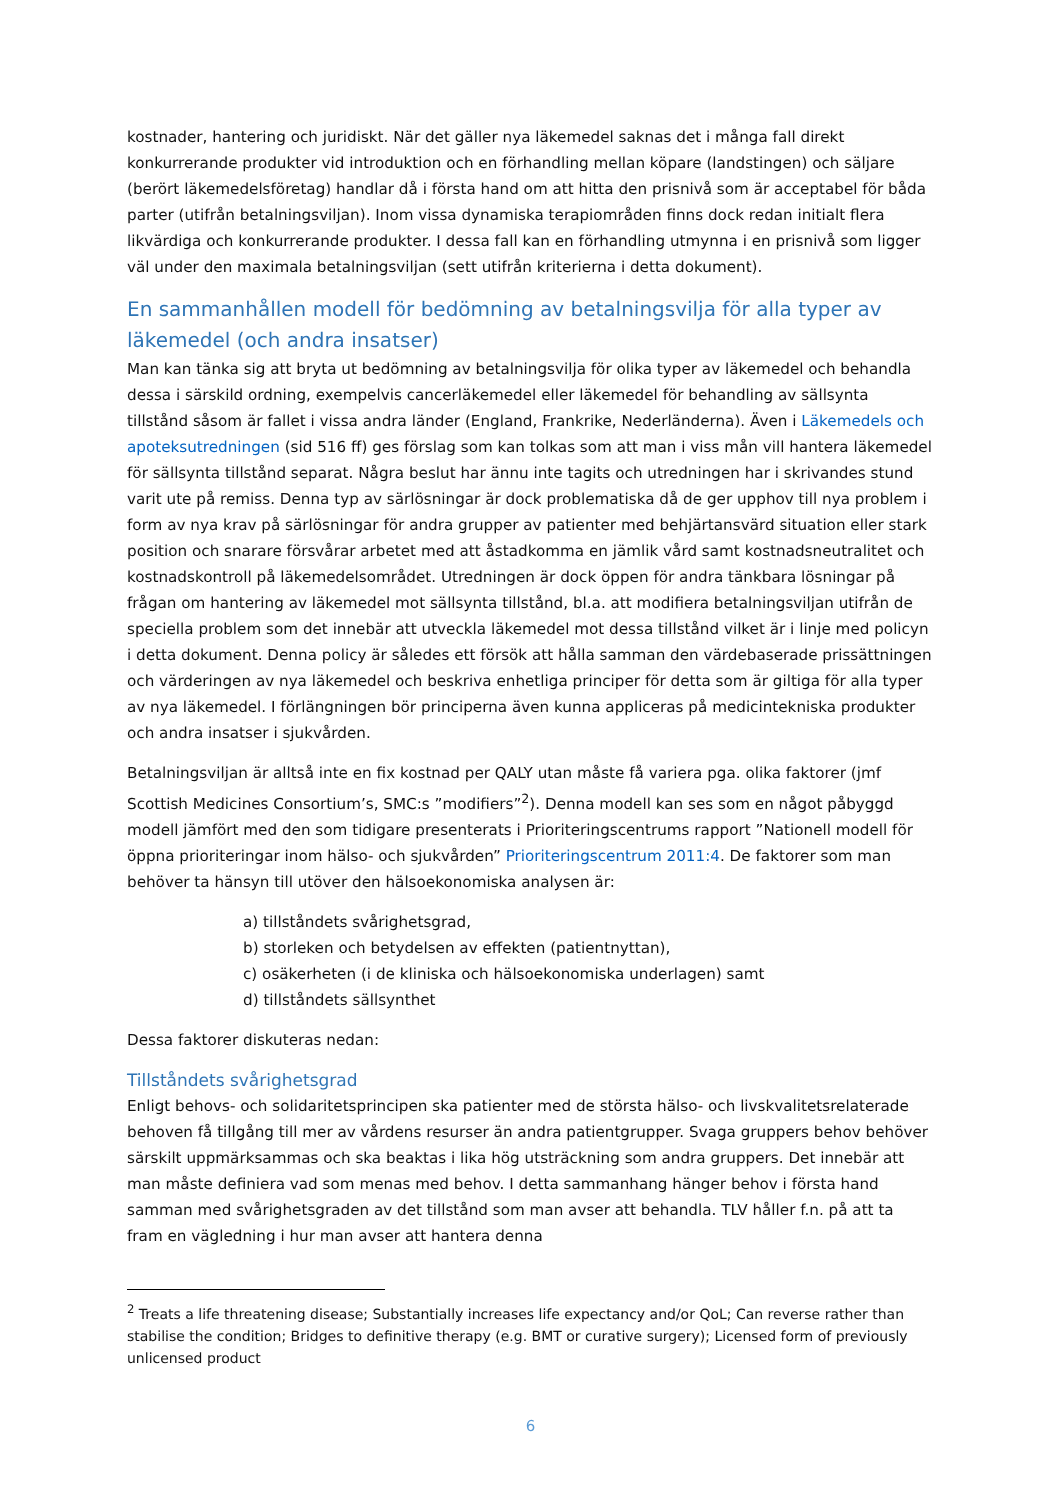kostnader, hantering och juridiskt. När det gäller nya läkemedel saknas det i många fall direkt konkurrerande produkter vid introduktion och en förhandling mellan köpare (landstingen) och säljare (berört läkemedelsföretag) handlar då i första hand om att hitta den prisnivå som är acceptabel för båda parter (utifrån betalningsviljan). Inom vissa dynamiska terapiområden finns dock redan initialt flera likvärdiga och konkurrerande produkter. I dessa fall kan en förhandling utmynna i en prisnivå som ligger väl under den maximala betalningsviljan (sett utifrån kriterierna i detta dokument).
En sammanhållen modell för bedömning av betalningsvilja för alla typer av läkemedel (och andra insatser)
Man kan tänka sig att bryta ut bedömning av betalningsvilja för olika typer av läkemedel och behandla dessa i särskild ordning, exempelvis cancerläkemedel eller läkemedel för behandling av sällsynta tillstånd såsom är fallet i vissa andra länder (England, Frankrike, Nederländerna). Även i Läkemedels och apoteksutredningen (sid 516 ff) ges förslag som kan tolkas som att man i viss mån vill hantera läkemedel för sällsynta tillstånd separat. Några beslut har ännu inte tagits och utredningen har i skrivandes stund varit ute på remiss. Denna typ av särlösningar är dock problematiska då de ger upphov till nya problem i form av nya krav på särlösningar för andra grupper av patienter med behjärtansvärd situation eller stark position och snarare försvårar arbetet med att åstadkomma en jämlik vård samt kostnadsneutralitet och kostnadskontroll på läkemedelsområdet. Utredningen är dock öppen för andra tänkbara lösningar på frågan om hantering av läkemedel mot sällsynta tillstånd, bl.a. att modifiera betalningsviljan utifrån de speciella problem som det innebär att utveckla läkemedel mot dessa tillstånd vilket är i linje med policyn i detta dokument. Denna policy är således ett försök att hålla samman den värdebaserade prissättningen och värderingen av nya läkemedel och beskriva enhetliga principer för detta som är giltiga för alla typer av nya läkemedel. I förlängningen bör principerna även kunna appliceras på medicintekniska produkter och andra insatser i sjukvården.
Betalningsviljan är alltså inte en fix kostnad per QALY utan måste få variera pga. olika faktorer (jmf Scottish Medicines Consortium’s, SMC:s ”modifiers”<sup>2</sup>). Denna modell kan ses som en något påbyggd modell jämfört med den som tidigare presenterats i Prioriteringscentrums rapport ”Nationell modell för öppna prioriteringar inom hälso- och sjukvården” Prioriteringscentrum 2011:4. De faktorer som man behöver ta hänsyn till utöver den hälsoekonomiska analysen är:
a) tillståndets svårighetsgrad,
b) storleken och betydelsen av effekten (patientnyttan),
c) osäkerheten (i de kliniska och hälsoekonomiska underlagen) samt
d) tillståndets sällsynthet
Dessa faktorer diskuteras nedan:
Tillståndets svårighetsgrad
Enligt behovs- och solidaritetsprincipen ska patienter med de största hälso- och livskvalitetsrelaterade behoven få tillgång till mer av vårdens resurser än andra patientgrupper. Svaga gruppers behov behöver särskilt uppmärksammas och ska beaktas i lika hög utsträckning som andra gruppers. Det innebär att man måste definiera vad som menas med behov. I detta sammanhang hänger behov i första hand samman med svårighetsgraden av det tillstånd som man avser att behandla. TLV håller f.n. på att ta fram en vägledning i hur man avser att hantera denna
<sup>2</sup> Treats a life threatening disease; Substantially increases life expectancy and/or QoL; Can reverse rather than stabilise the condition; Bridges to definitive therapy (e.g. BMT or curative surgery); Licensed form of previously unlicensed product
6